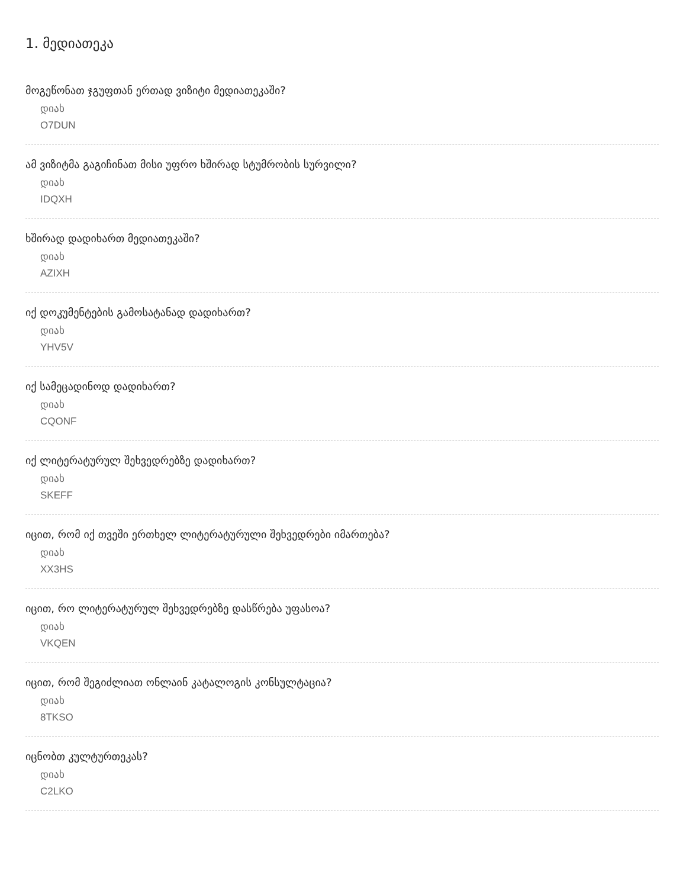1. მედიათეკა
მოგეწონათ ჯგუფთან ერთად ვიზიტი მედიათეკაში?
დიახ
O7DUN
ამ ვიზიტმა გაგიჩინათ მისი უფრო ხშირად სტუმრობის სურვილი?
დიახ
IDQXH
ხშირად დადიხართ მედიათეკაში?
დიახ
AZIXH
იქ დოკუმენტების გამოსატანად დადიხართ?
დიახ
YHV5V
იქ სამეცადინოდ დადიხართ?
დიახ
CQONF
იქ ლიტერატურულ შეხვედრებზე დადიხართ?
დიახ
SKEFF
იცით, რომ იქ თვეში ერთხელ ლიტერატურული შეხვედრები იმართება?
დიახ
XX3HS
იცით, რო ლიტერატურულ შეხვედრებზე დასწრება უფასოა?
დიახ
VKQEN
იცით, რომ შეგიძლიათ ონლაინ კატალოგის კონსულტაცია?
დიახ
8TKSO
იცნობთ კულტურთეკას?
დიახ
C2LKO